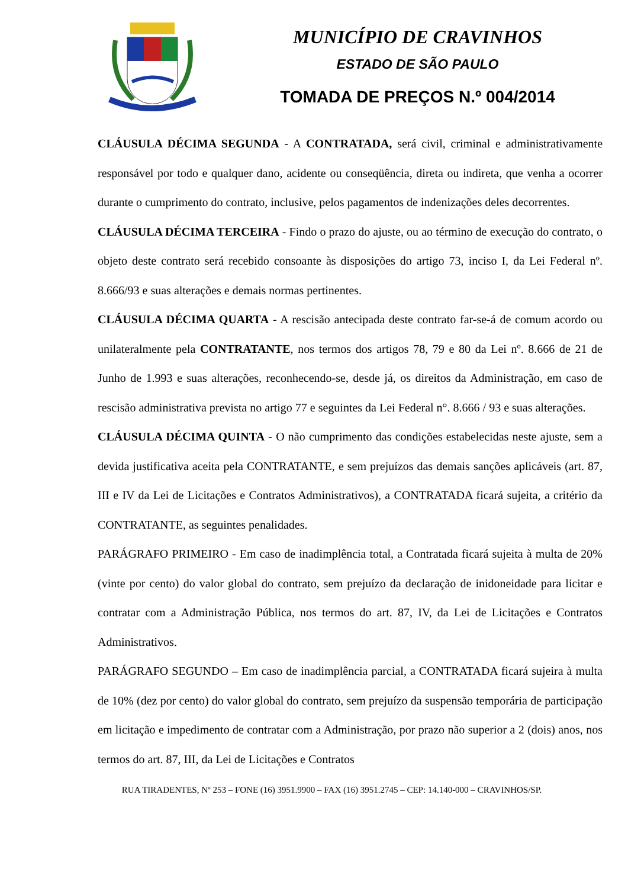MUNICÍPIO DE CRAVINHOS
ESTADO DE SÃO PAULO
TOMADA DE PREÇOS N.º 004/2014
CLÁUSULA DÉCIMA SEGUNDA - A CONTRATADA, será civil, criminal e administrativamente responsável por todo e qualquer dano, acidente ou conseqüência, direta ou indireta, que venha a ocorrer durante o cumprimento do contrato, inclusive, pelos pagamentos de indenizações deles decorrentes.
CLÁUSULA DÉCIMA TERCEIRA - Findo o prazo do ajuste, ou ao término de execução do contrato, o objeto deste contrato será recebido consoante às disposições do artigo 73, inciso I, da Lei Federal nº. 8.666/93 e suas alterações e demais normas pertinentes.
CLÁUSULA DÉCIMA QUARTA - A rescisão antecipada deste contrato far-se-á de comum acordo ou unilateralmente pela CONTRATANTE, nos termos dos artigos 78, 79 e 80 da Lei nº. 8.666 de 21 de Junho de 1.993 e suas alterações, reconhecendo-se, desde já, os direitos da Administração, em caso de rescisão administrativa prevista no artigo 77 e seguintes da Lei Federal n°. 8.666 / 93 e suas alterações.
CLÁUSULA DÉCIMA QUINTA - O não cumprimento das condições estabelecidas neste ajuste, sem a devida justificativa aceita pela CONTRATANTE, e sem prejuízos das demais sanções aplicáveis (art. 87, III e IV da Lei de Licitações e Contratos Administrativos), a CONTRATADA ficará sujeita, a critério da CONTRATANTE, as seguintes penalidades.
PARÁGRAFO PRIMEIRO - Em caso de inadimplência total, a Contratada ficará sujeita à multa de 20% (vinte por cento) do valor global do contrato, sem prejuízo da declaração de inidoneidade para licitar e contratar com a Administração Pública, nos termos do art. 87, IV, da Lei de Licitações e Contratos Administrativos.
PARÁGRAFO SEGUNDO – Em caso de inadimplência parcial, a CONTRATADA ficará sujeira à multa de 10% (dez por cento) do valor global do contrato, sem prejuízo da suspensão temporária de participação em licitação e impedimento de contratar com a Administração, por prazo não superior a 2 (dois) anos, nos termos do art. 87, III, da Lei de Licitações e Contratos
RUA TIRADENTES, Nº 253 – FONE (16) 3951.9900 – FAX (16) 3951.2745 – CEP: 14.140-000 – CRAVINHOS/SP.